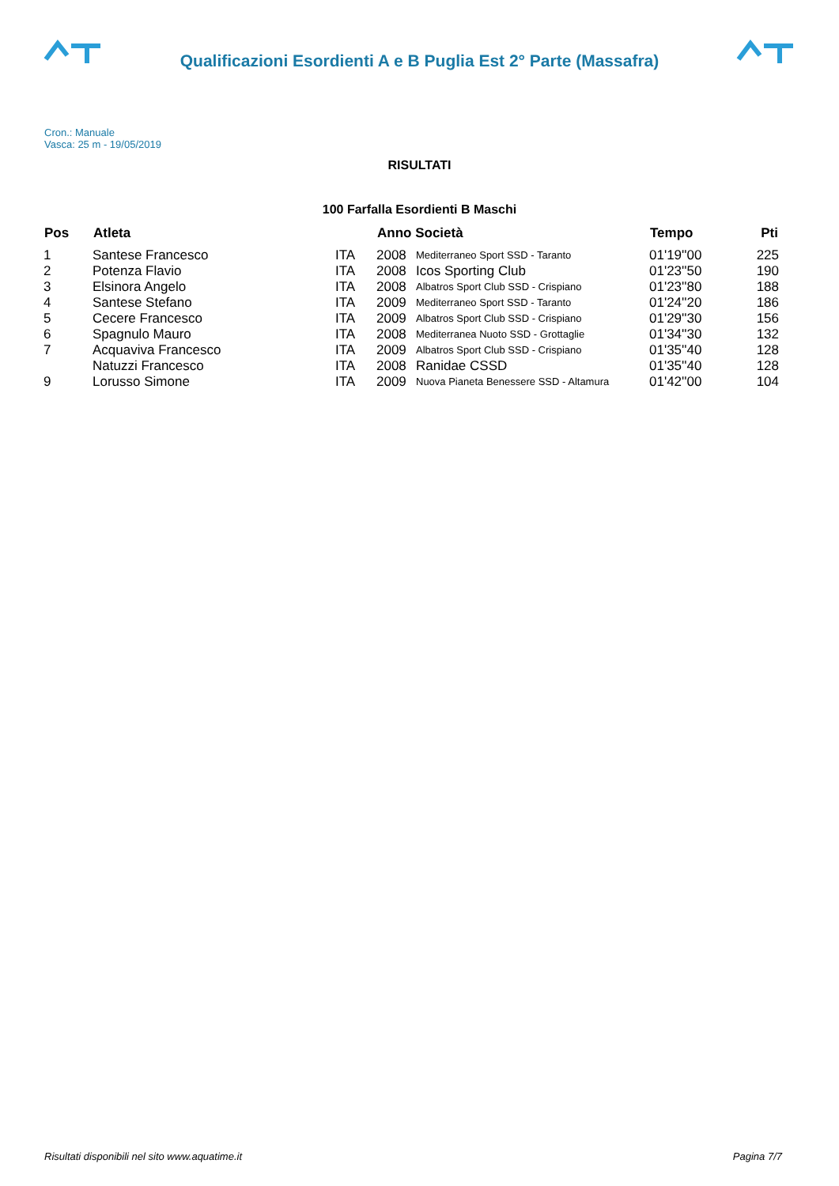Qualificazioni Esordienti A e B Puglia Est 2° Parte (Massafra)
Cron.: Manuale
Vasca: 25 m - 19/05/2019
RISULTATI
100 Farfalla Esordienti B Maschi
| Pos | Atleta | | Anno Società | | Tempo | Pti |
| --- | --- | --- | --- | --- | --- | --- |
| 1 | Santese Francesco | ITA | 2008 | Mediterraneo Sport SSD - Taranto | 01'19''00 | 225 |
| 2 | Potenza Flavio | ITA | 2008 | Icos Sporting Club | 01'23''50 | 190 |
| 3 | Elsinora Angelo | ITA | 2008 | Albatros Sport Club SSD - Crispiano | 01'23''80 | 188 |
| 4 | Santese Stefano | ITA | 2009 | Mediterraneo Sport SSD - Taranto | 01'24''20 | 186 |
| 5 | Cecere Francesco | ITA | 2009 | Albatros Sport Club SSD - Crispiano | 01'29''30 | 156 |
| 6 | Spagnulo Mauro | ITA | 2008 | Mediterranea Nuoto SSD - Grottaglie | 01'34''30 | 132 |
| 7 | Acquaviva Francesco | ITA | 2009 | Albatros Sport Club SSD - Crispiano | 01'35''40 | 128 |
| | Natuzzi Francesco | ITA | 2008 | Ranidae CSSD | 01'35''40 | 128 |
| 9 | Lorusso Simone | ITA | 2009 | Nuova Pianeta Benessere SSD - Altamura | 01'42''00 | 104 |
Risultati disponibili nel sito www.aquatime.it Pagina 7/7